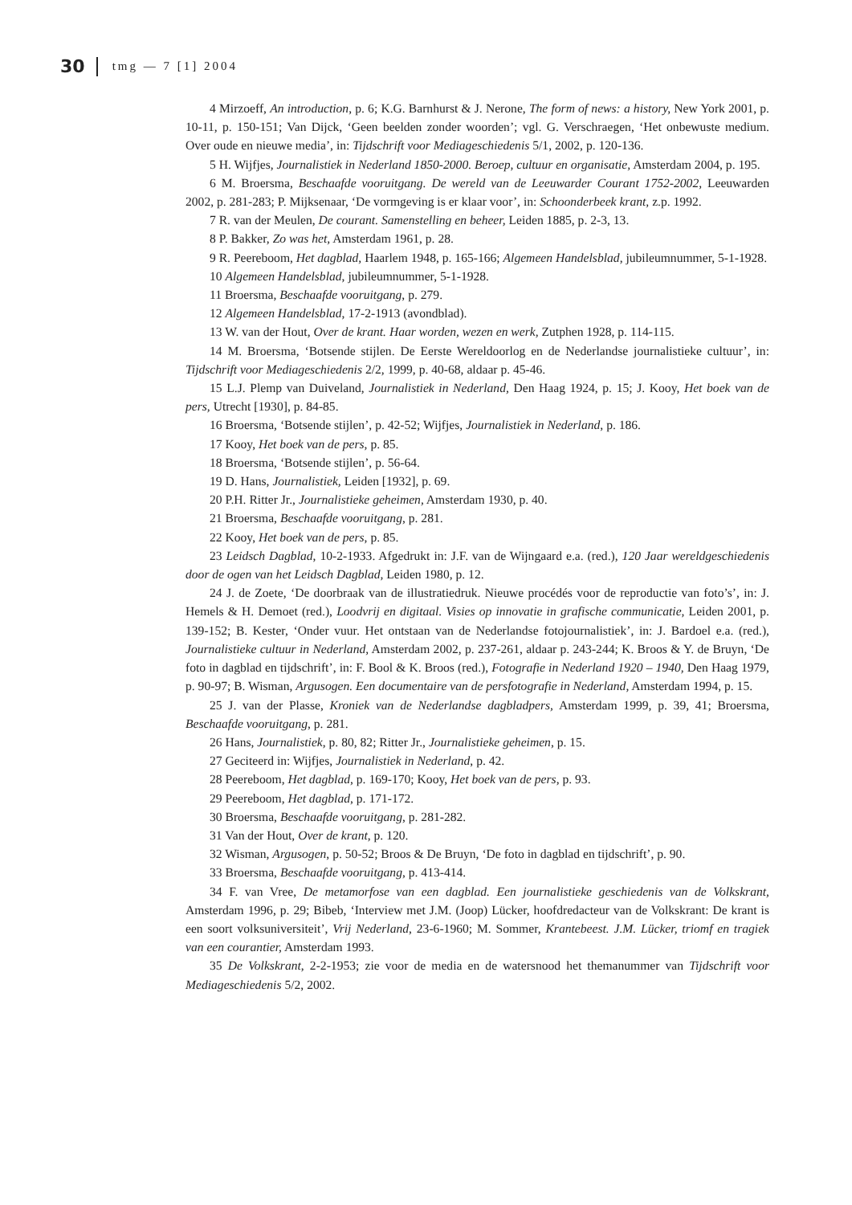30 tmg — 7 [1] 2004
4 Mirzoeff, An introduction, p. 6; K.G. Barnhurst & J. Nerone, The form of news: a history, New York 2001, p. 10-11, p. 150-151; Van Dijck, ‘Geen beelden zonder woorden’; vgl. G. Verschraegen, ‘Het onbewuste medium. Over oude en nieuwe media’, in: Tijdschrift voor Mediageschiedenis 5/1, 2002, p. 120-136.
5 H. Wijfjes, Journalistiek in Nederland 1850-2000. Beroep, cultuur en organisatie, Amsterdam 2004, p. 195.
6 M. Broersma, Beschaafde vooruitgang. De wereld van de Leeuwarder Courant 1752-2002, Leeuwarden 2002, p. 281-283; P. Mijksenaar, ‘De vormgeving is er klaar voor’, in: Schoonderbeek krant, z.p. 1992.
7 R. van der Meulen, De courant. Samenstelling en beheer, Leiden 1885, p. 2-3, 13.
8 P. Bakker, Zo was het, Amsterdam 1961, p. 28.
9 R. Peereboom, Het dagblad, Haarlem 1948, p. 165-166; Algemeen Handelsblad, jubileumnummer, 5-1-1928.
10 Algemeen Handelsblad, jubileumnummer, 5-1-1928.
11 Broersma, Beschaafde vooruitgang, p. 279.
12 Algemeen Handelsblad, 17-2-1913 (avondblad).
13 W. van der Hout, Over de krant. Haar worden, wezen en werk, Zutphen 1928, p. 114-115.
14 M. Broersma, ‘Botsende stijlen. De Eerste Wereldoorlog en de Nederlandse journalistieke cultuur’, in: Tijdschrift voor Mediageschiedenis 2/2, 1999, p. 40-68, aldaar p. 45-46.
15 L.J. Plemp van Duiveland, Journalistiek in Nederland, Den Haag 1924, p. 15; J. Kooy, Het boek van de pers, Utrecht [1930], p. 84-85.
16 Broersma, ‘Botsende stijlen’, p. 42-52; Wijfjes, Journalistiek in Nederland, p. 186.
17 Kooy, Het boek van de pers, p. 85.
18 Broersma, ‘Botsende stijlen’, p. 56-64.
19 D. Hans, Journalistiek, Leiden [1932], p. 69.
20 P.H. Ritter Jr., Journalistieke geheimen, Amsterdam 1930, p. 40.
21 Broersma, Beschaafde vooruitgang, p. 281.
22 Kooy, Het boek van de pers, p. 85.
23 Leidsch Dagblad, 10-2-1933. Afgedrukt in: J.F. van de Wijngaard e.a. (red.), 120 Jaar wereldgeschiedenis door de ogen van het Leidsch Dagblad, Leiden 1980, p. 12.
24 J. de Zoete, ‘De doorbraak van de illustratiedruk. Nieuwe procédés voor de reproductie van foto’s’, in: J. Hemels & H. Demoet (red.), Loodvrij en digitaal. Visies op innovatie in grafische communicatie, Leiden 2001, p. 139-152; B. Kester, ‘Onder vuur. Het ontstaan van de Nederlandse fotojournalistiek’, in: J. Bardoel e.a. (red.), Journalistieke cultuur in Nederland, Amsterdam 2002, p. 237-261, aldaar p. 243-244; K. Broos & Y. de Bruyn, ‘De foto in dagblad en tijdschrift’, in: F. Bool & K. Broos (red.), Fotografie in Nederland 1920 – 1940, Den Haag 1979, p. 90-97; B. Wisman, Argusogen. Een documentaire van de persfotografie in Nederland, Amsterdam 1994, p. 15.
25 J. van der Plasse, Kroniek van de Nederlandse dagbladpers, Amsterdam 1999, p. 39, 41; Broersma, Beschaafde vooruitgang, p. 281.
26 Hans, Journalistiek, p. 80, 82; Ritter Jr., Journalistieke geheimen, p. 15.
27 Geciteerd in: Wijfjes, Journalistiek in Nederland, p. 42.
28 Peereboom, Het dagblad, p. 169-170; Kooy, Het boek van de pers, p. 93.
29 Peereboom, Het dagblad, p. 171-172.
30 Broersma, Beschaafde vooruitgang, p. 281-282.
31 Van der Hout, Over de krant, p. 120.
32 Wisman, Argusogen, p. 50-52; Broos & De Bruyn, ‘De foto in dagblad en tijdschrift’, p. 90.
33 Broersma, Beschaafde vooruitgang, p. 413-414.
34 F. van Vree, De metamorfose van een dagblad. Een journalistieke geschiedenis van de Volkskrant, Amsterdam 1996, p. 29; Bibeb, ‘Interview met J.M. (Joop) Lücker, hoofdredacteur van de Volkskrant: De krant is een soort volksuniversiteit’, Vrij Nederland, 23-6-1960; M. Sommer, Krantebeest. J.M. Lücker, triomf en tragiek van een courantier, Amsterdam 1993.
35 De Volkskrant, 2-2-1953; zie voor de media en de watersnood het themanummer van Tijdschrift voor Mediageschiedenis 5/2, 2002.